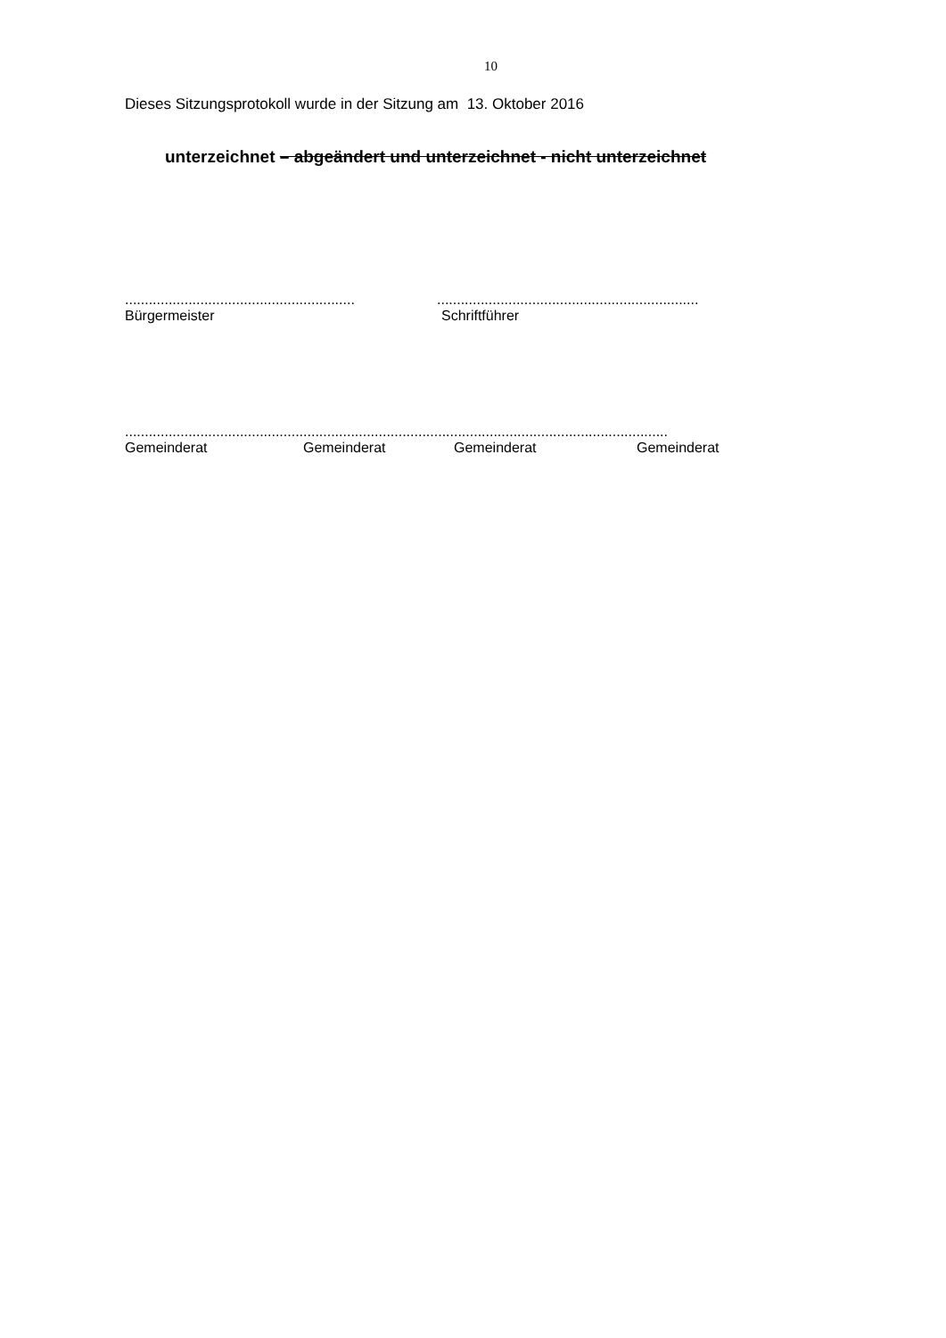10
Dieses Sitzungsprotokoll wurde in der Sitzung am 13. Oktober 2016
unterzeichnet – abgeändert und unterzeichnet - nicht unterzeichnet
............................................................................................................................
Bürgermeister Schriftführer
.........................................................................................................................................
Gemeinderat Gemeinderat Gemeinderat Gemeinderat